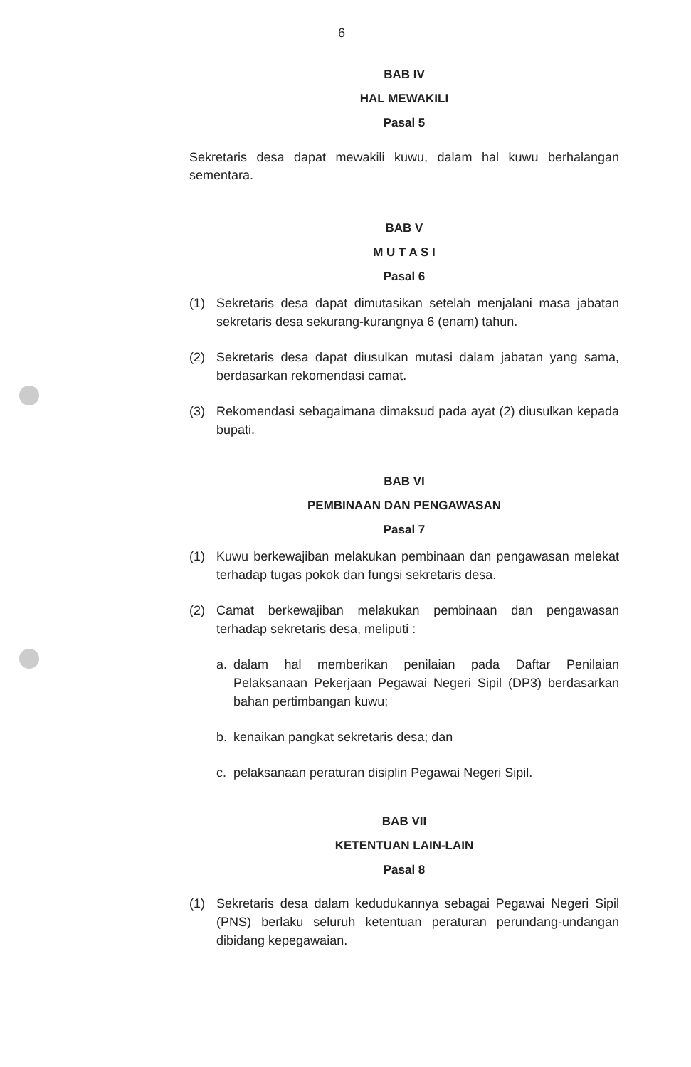6
BAB IV
HAL MEWAKILI
Pasal 5
Sekretaris desa dapat mewakili kuwu, dalam hal kuwu berhalangan sementara.
BAB V
M U T A S I
Pasal 6
(1) Sekretaris desa dapat dimutasikan setelah menjalani masa jabatan sekretaris desa sekurang-kurangnya 6 (enam) tahun.
(2) Sekretaris desa dapat diusulkan mutasi dalam jabatan yang sama, berdasarkan rekomendasi camat.
(3) Rekomendasi sebagaimana dimaksud pada ayat (2) diusulkan kepada bupati.
BAB VI
PEMBINAAN DAN PENGAWASAN
Pasal 7
(1) Kuwu berkewajiban melakukan pembinaan dan pengawasan melekat terhadap tugas pokok dan fungsi sekretaris desa.
(2) Camat berkewajiban melakukan pembinaan dan pengawasan terhadap sekretaris desa, meliputi :
a. dalam hal memberikan penilaian pada Daftar Penilaian Pelaksanaan Pekerjaan Pegawai Negeri Sipil (DP3) berdasarkan bahan pertimbangan kuwu;
b. kenaikan pangkat sekretaris desa; dan
c. pelaksanaan peraturan disiplin Pegawai Negeri Sipil.
BAB VII
KETENTUAN LAIN-LAIN
Pasal 8
(1) Sekretaris desa dalam kedudukannya sebagai Pegawai Negeri Sipil (PNS) berlaku seluruh ketentuan peraturan perundang-undangan dibidang kepegawaian.